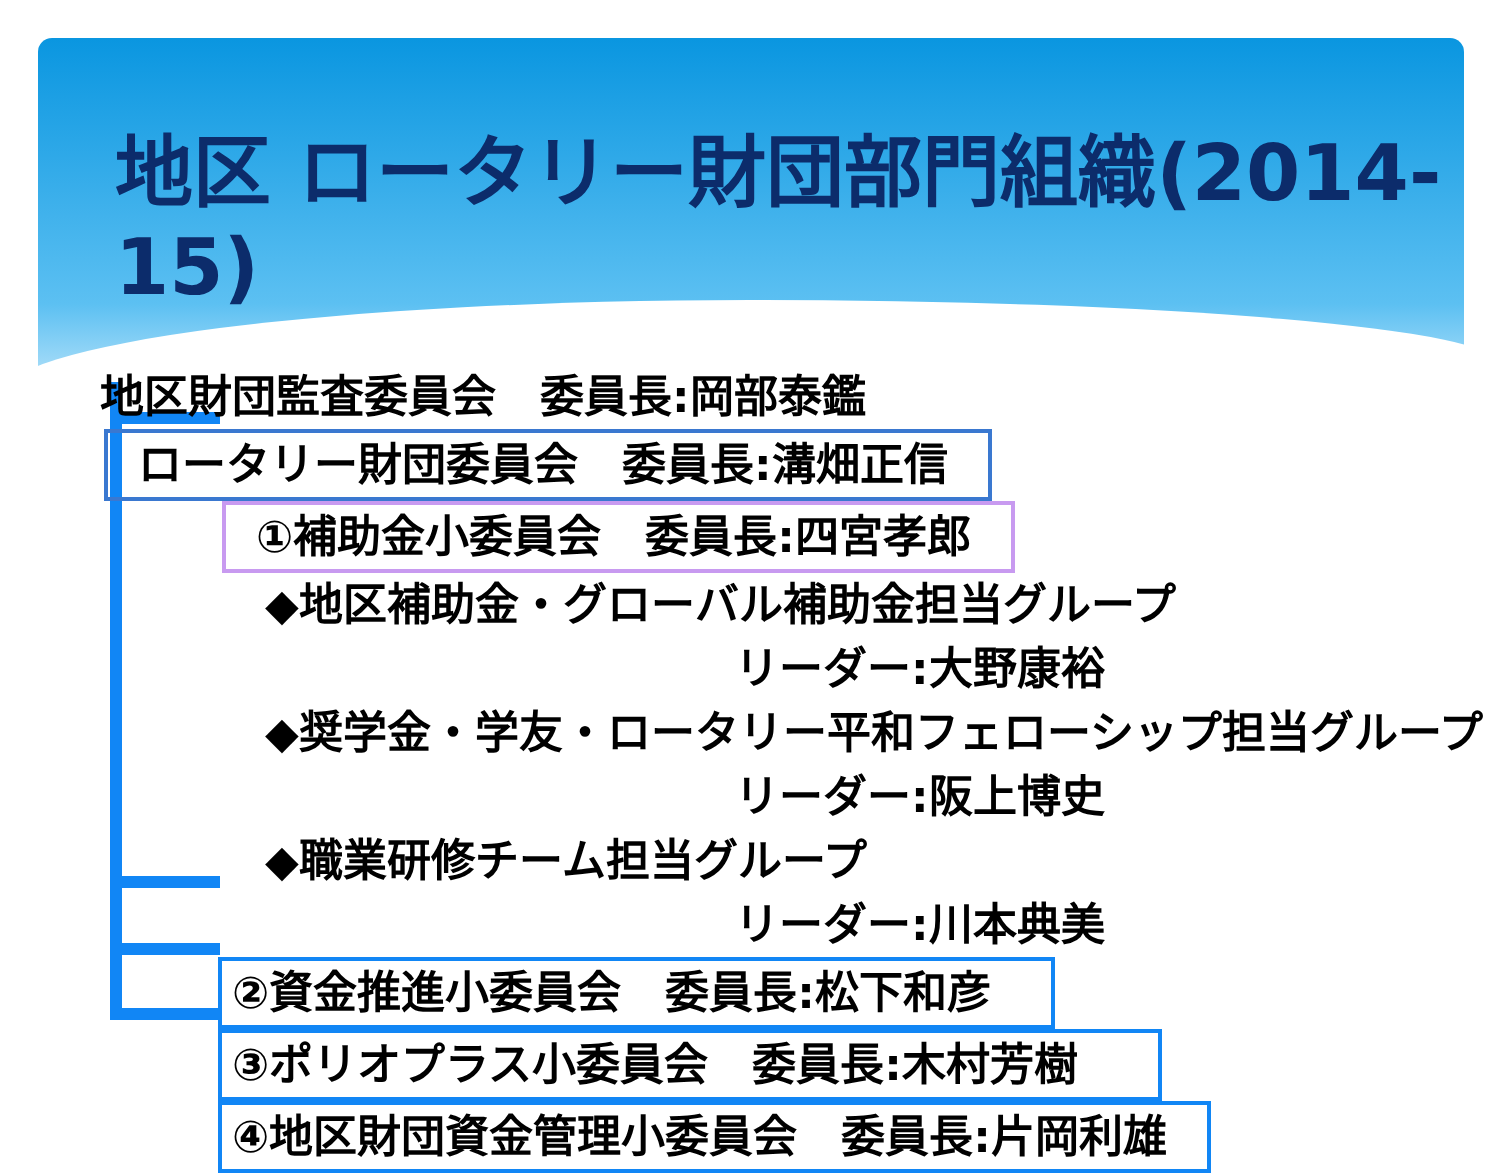地区 ロータリー財団部門組織(2014-15)
地区財団監査委員会　委員長:岡部泰鑑
ロータリー財団委員会　委員長:溝畑正信
①補助金小委員会　委員長:四宮孝郎
◆地区補助金・グローバル補助金担当グループ
リーダー:大野康裕
◆奨学金・学友・ロータリー平和フェローシップ担当グループ
リーダー:阪上博史
◆職業研修チーム担当グループ
リーダー:川本典美
②資金推進小委員会　委員長:松下和彦
③ポリオプラス小委員会　委員長:木村芳樹
④地区財団資金管理小委員会　委員長:片岡利雄